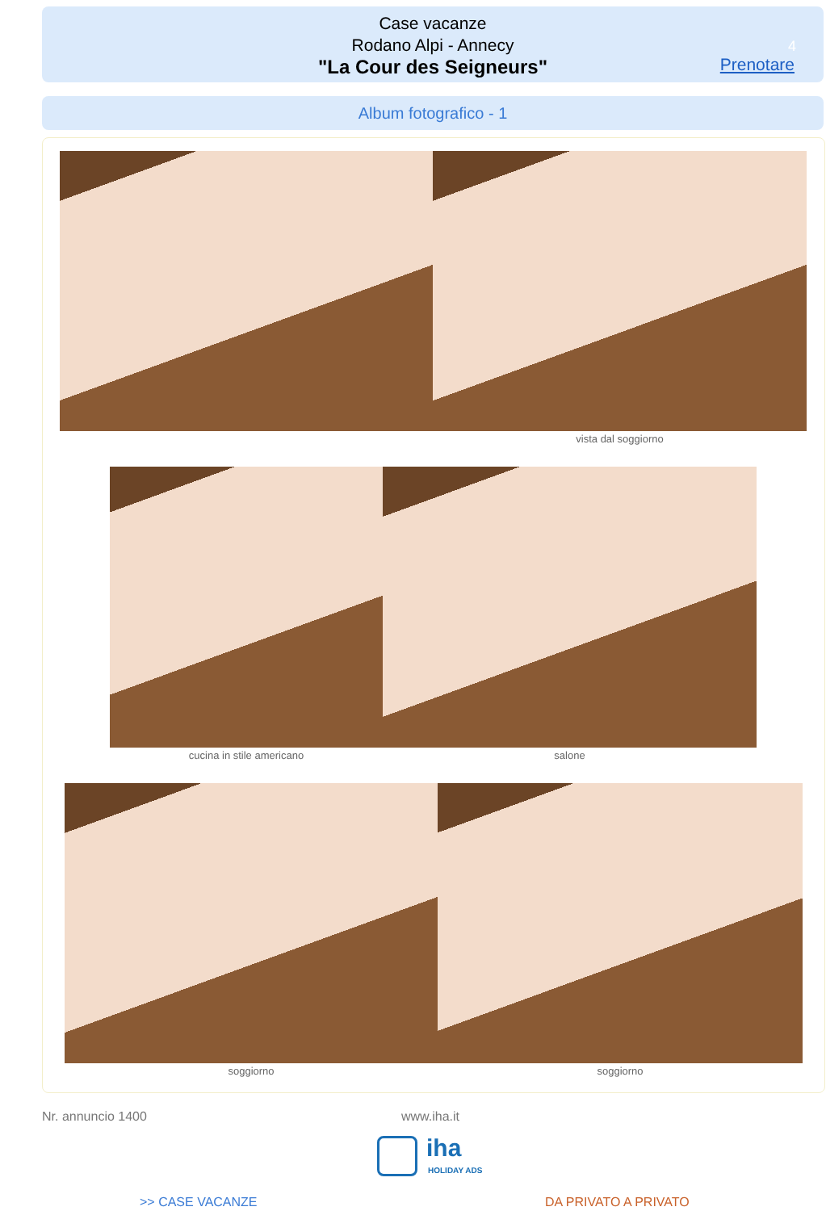Case vacanze
Rodano Alpi - Annecy
"La Cour des Seigneurs"
4
Prenotare
Album fotografico - 1
vista dal soggiorno
cucina in stile americano salone
soggiorno soggiorno
Nr. annuncio 1400 www.iha.it
iha
HOLIDAY ADS
>> CASE VACANZE DA PRIVATO A PRIVATO